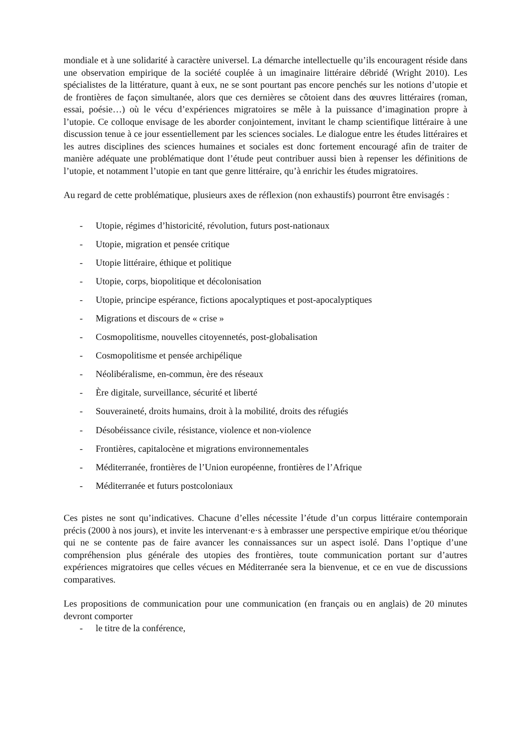mondiale et à une solidarité à caractère universel. La démarche intellectuelle qu’ils encouragent réside dans une observation empirique de la société couplée à un imaginaire littéraire débridé (Wright 2010). Les spécialistes de la littérature, quant à eux, ne se sont pourtant pas encore penchés sur les notions d’utopie et de frontières de façon simultanée, alors que ces dernières se côtoient dans des œuvres littéraires (roman, essai, poésie…) où le vécu d’expériences migratoires se mêle à la puissance d’imagination propre à l’utopie. Ce colloque envisage de les aborder conjointement, invitant le champ scientifique littéraire à une discussion tenue à ce jour essentiellement par les sciences sociales. Le dialogue entre les études littéraires et les autres disciplines des sciences humaines et sociales est donc fortement encouragé afin de traiter de manière adéquate une problématique dont l’étude peut contribuer aussi bien à repenser les définitions de l’utopie, et notamment l’utopie en tant que genre littéraire, qu’à enrichir les études migratoires.
Au regard de cette problématique, plusieurs axes de réflexion (non exhaustifs) pourront être envisagés :
- Utopie, régimes d’historicité, révolution, futurs post-nationaux
- Utopie, migration et pensée critique
- Utopie littéraire, éthique et politique
- Utopie, corps, biopolitique et décolonisation
- Utopie, principe espérance, fictions apocalyptiques et post-apocalyptiques
- Migrations et discours de « crise »
- Cosmopolitisme, nouvelles citoyennetés, post-globalisation
- Cosmopolitisme et pensée archipélique
- Néolibéralisme, en-commun, ère des réseaux
- Ère digitale, surveillance, sécurité et liberté
- Souveraineté, droits humains, droit à la mobilité, droits des réfugiés
- Désobéissance civile, résistance, violence et non-violence
- Frontières, capitalocène et migrations environnementales
- Méditerranée, frontières de l’Union européenne, frontières de l’Afrique
- Méditerranée et futurs postcoloniaux
Ces pistes ne sont qu’indicatives. Chacune d’elles nécessite l’étude d’un corpus littéraire contemporain précis (2000 à nos jours), et invite les intervenant·e·s à embrasser une perspective empirique et/ou théorique qui ne se contente pas de faire avancer les connaissances sur un aspect isolé. Dans l’optique d’une compréhension plus générale des utopies des frontières, toute communication portant sur d’autres expériences migratoires que celles vécues en Méditerranée sera la bienvenue, et ce en vue de discussions comparatives.
Les propositions de communication pour une communication (en français ou en anglais) de 20 minutes devront comporter
- le titre de la conférence,